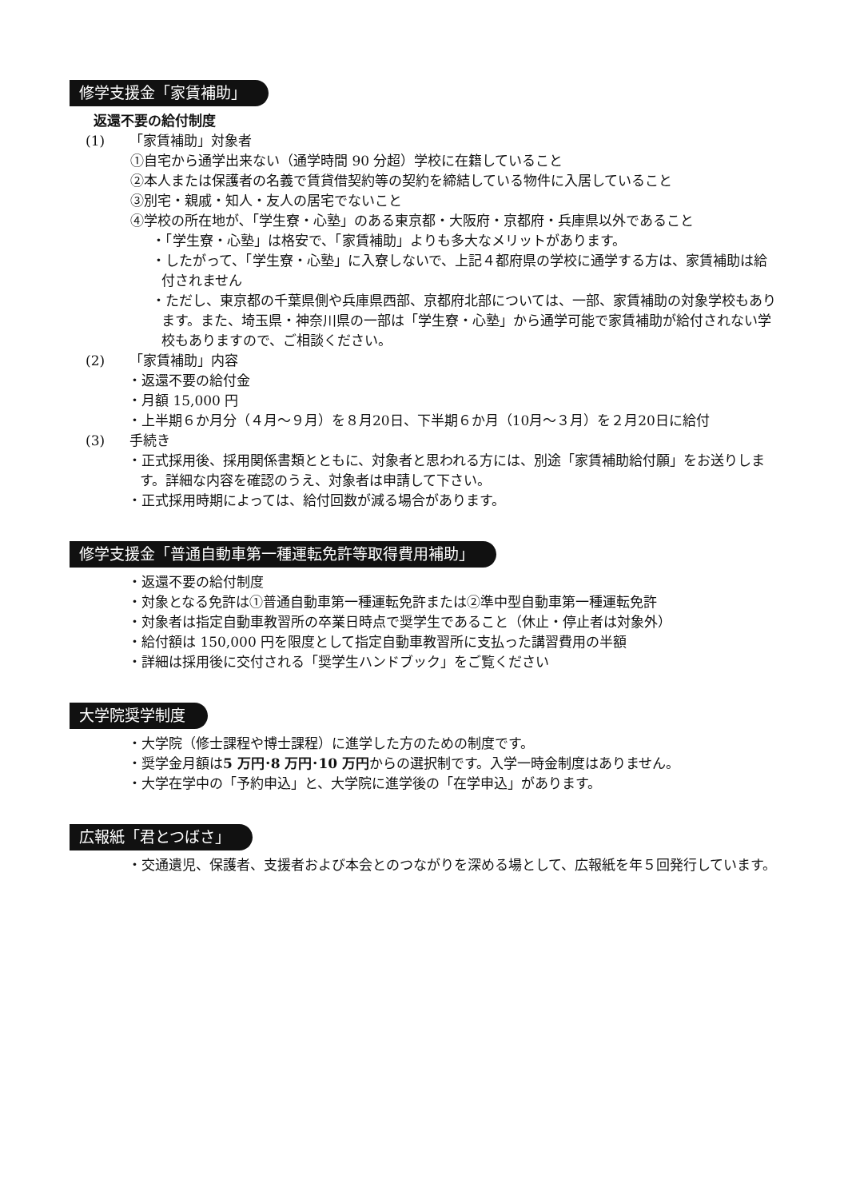修学支援金「家賃補助」
返還不要の給付制度
(1) 「家賃補助」対象者
①自宅から通学出来ない（通学時間 90 分超）学校に在籍していること
②本人または保護者の名義で賃貸借契約等の契約を締結している物件に入居していること
③別宅・親戚・知人・友人の居宅でないこと
④学校の所在地が､「学生寮・心塾」のある東京都・大阪府・京都府・兵庫県以外であること
・「学生寮・心塾」は格安で、「家賃補助」よりも多大なメリットがあります。
・したがって、「学生寮・心塾」に入寮しないで、上記４都府県の学校に通学する方は、家賃補助は給付されません
・ただし、東京都の千葉県側や兵庫県西部、京都府北部については、一部、家賃補助の対象学校もあります。また、埼玉県・神奈川県の一部は「学生寮・心塾」から通学可能で家賃補助が給付されない学校もありますので、ご相談ください。
(2) 「家賃補助」内容
・返還不要の給付金
・月額 15,000 円
・上半期６か月分（４月～９月）を８月20日、下半期６か月（10月～３月）を２月20日に給付
(3) 手続き
・正式採用後、採用関係書類とともに、対象者と思われる方には、別途「家賃補助給付願」をお送りします。詳細な内容を確認のうえ、対象者は申請して下さい。
・正式採用時期によっては、給付回数が減る場合があります。
修学支援金「普通自動車第一種運転免許等取得費用補助」
・返還不要の給付制度
・対象となる免許は①普通自動車第一種運転免許または②準中型自動車第一種運転免許
・対象者は指定自動車教習所の卒業日時点で奨学生であること（休止・停止者は対象外）
・給付額は 150,000 円を限度として指定自動車教習所に支払った講習費用の半額
・詳細は採用後に交付される「奨学生ハンドブック」をご覧ください
大学院奨学制度
・大学院（修士課程や博士課程）に進学した方のための制度です。
・奨学金月額は5 万円･8 万円･10 万円からの選択制です。入学一時金制度はありません。
・大学在学中の「予約申込」と、大学院に進学後の「在学申込」があります。
広報紙「君とつばさ」
・交通遺児、保護者、支援者および本会とのつながりを深める場として、広報紙を年５回発行しています。